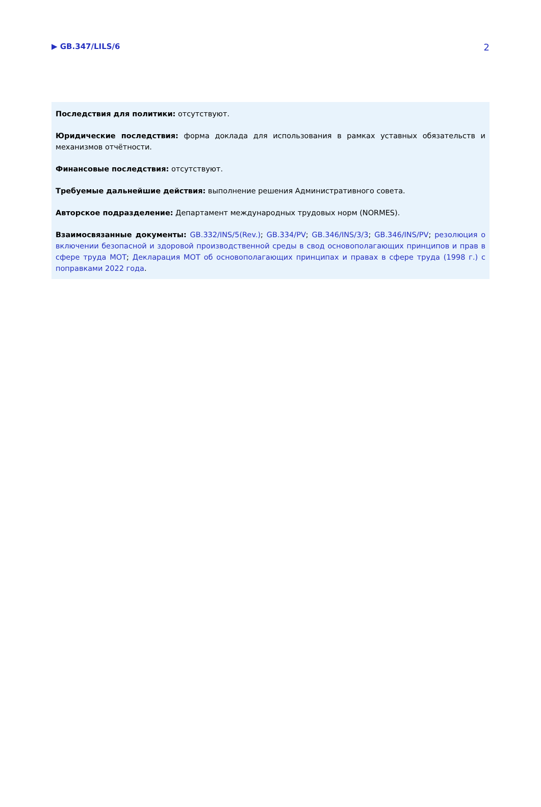▶ GB.347/LILS/6 2
Последствия для политики: отсутствуют.
Юридические последствия: форма доклада для использования в рамках уставных обязательств и механизмов отчётности.
Финансовые последствия: отсутствуют.
Требуемые дальнейшие действия: выполнение решения Административного совета.
Авторское подразделение: Департамент международных трудовых норм (NORMES).
Взаимосвязанные документы: GB.332/INS/5(Rev.); GB.334/PV; GB.346/INS/3/3; GB.346/INS/PV; резолюция о включении безопасной и здоровой производственной среды в свод основополагающих принципов и прав в сфере труда МОТ; Декларация МОТ об основополагающих принципах и правах в сфере труда (1998 г.) с поправками 2022 года.